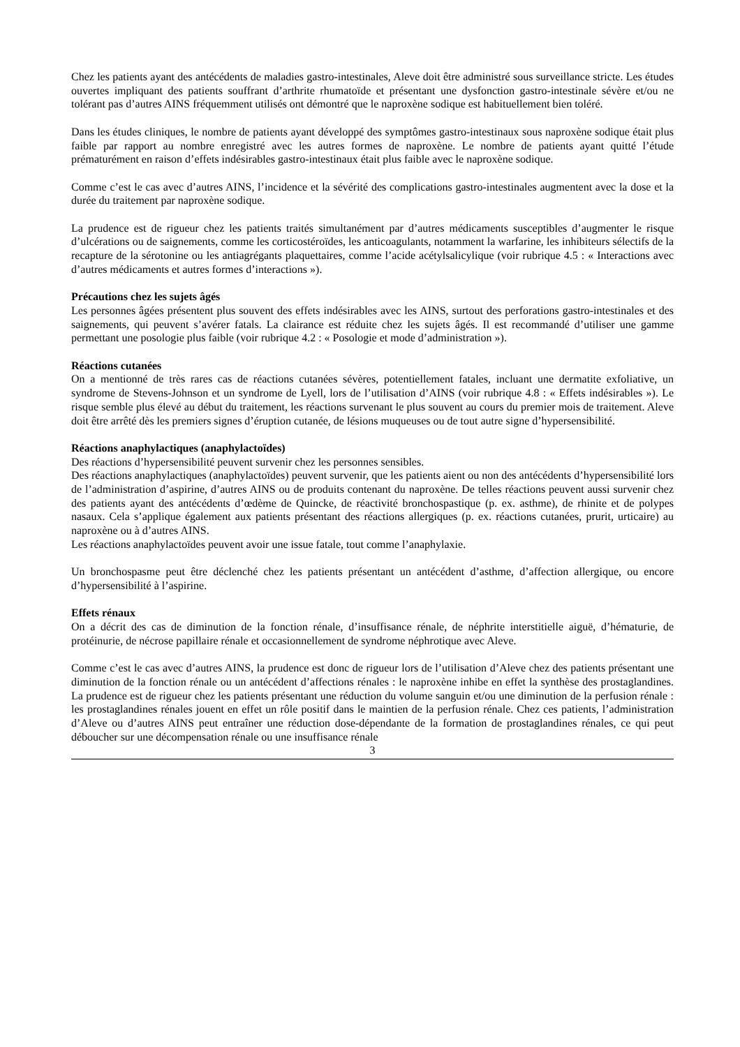Chez les patients ayant des antécédents de maladies gastro-intestinales, Aleve doit être administré sous surveillance stricte. Les études ouvertes impliquant des patients souffrant d’arthrite rhumatoïde et présentant une dysfonction gastro-intestinale sévère et/ou ne tolérant pas d’autres AINS fréquemment utilisés ont démontré que le naproxène sodique est habituellement bien toléré.
Dans les études cliniques, le nombre de patients ayant développé des symptômes gastro-intestinaux sous naproxène sodique était plus faible par rapport au nombre enregistré avec les autres formes de naproxène. Le nombre de patients ayant quitté l’étude prématurément en raison d’effets indésirables gastro-intestinaux était plus faible avec le naproxène sodique.
Comme c’est le cas avec d’autres AINS, l’incidence et la sévérité des complications gastro-intestinales augmentent avec la dose et la durée du traitement par naproxène sodique.
La prudence est de rigueur chez les patients traités simultanément par d’autres médicaments susceptibles d’augmenter le risque d’ulcérations ou de saignements, comme les corticostéroïdes, les anticoagulants, notamment la warfarine, les inhibiteurs sélectifs de la recapture de la sérotonine ou les antiagrégants plaquettaires, comme l’acide acétylsalicylique (voir rubrique 4.5 : « Interactions avec d’autres médicaments et autres formes d’interactions »).
Précautions chez les sujets âgés
Les personnes âgées présentent plus souvent des effets indésirables avec les AINS, surtout des perforations gastro-intestinales et des saignements, qui peuvent s’avérer fatals. La clairance est réduite chez les sujets âgés. Il est recommandé d’utiliser une gamme permettant une posologie plus faible (voir rubrique 4.2 : « Posologie et mode d’administration »).
Réactions cutanées
On a mentionné de très rares cas de réactions cutanées sévères, potentiellement fatales, incluant une dermatite exfoliative, un syndrome de Stevens-Johnson et un syndrome de Lyell, lors de l’utilisation d’AINS (voir rubrique 4.8 : « Effets indésirables »). Le risque semble plus élevé au début du traitement, les réactions survenant le plus souvent au cours du premier mois de traitement. Aleve doit être arrêté dès les premiers signes d’éruption cutanée, de lésions muqueuses ou de tout autre signe d’hypersensibilité.
Réactions anaphylactiques (anaphylactoïdes)
Des réactions d’hypersensibilité peuvent survenir chez les personnes sensibles.
Des réactions anaphylactiques (anaphylactoïdes) peuvent survenir, que les patients aient ou non des antécédents d’hypersensibilité lors de l’administration d’aspirine, d’autres AINS ou de produits contenant du naproxène. De telles réactions peuvent aussi survenir chez des patients ayant des antécédents d’œdème de Quincke, de réactivité bronchospastique (p. ex. asthme), de rhinite et de polypes nasaux. Cela s’applique également aux patients présentant des réactions allergiques (p. ex. réactions cutanées, prurit, urticaire) au naproxène ou à d’autres AINS.
Les réactions anaphylactoïdes peuvent avoir une issue fatale, tout comme l’anaphylaxie.
Un bronchospasme peut être déclenché chez les patients présentant un antécédent d’asthme, d’affection allergique, ou encore d’hypersensibilité à l’aspirine.
Effets rénaux
On a décrit des cas de diminution de la fonction rénale, d’insuffisance rénale, de néphrite interstitielle aiguë, d’hématurie, de protéinurie, de nécrose papillaire rénale et occasionnellement de syndrome néphrotique avec Aleve.
Comme c’est le cas avec d’autres AINS, la prudence est donc de rigueur lors de l’utilisation d’Aleve chez des patients présentant une diminution de la fonction rénale ou un antécédent d’affections rénales : le naproxène inhibe en effet la synthèse des prostaglandines. La prudence est de rigueur chez les patients présentant une réduction du volume sanguin et/ou une diminution de la perfusion rénale : les prostaglandines rénales jouent en effet un rôle positif dans le maintien de la perfusion rénale. Chez ces patients, l’administration d’Aleve ou d’autres AINS peut entraîner une réduction dose-dépendante de la formation de prostaglandines rénales, ce qui peut déboucher sur une décompensation rénale ou une insuffisance rénale
3